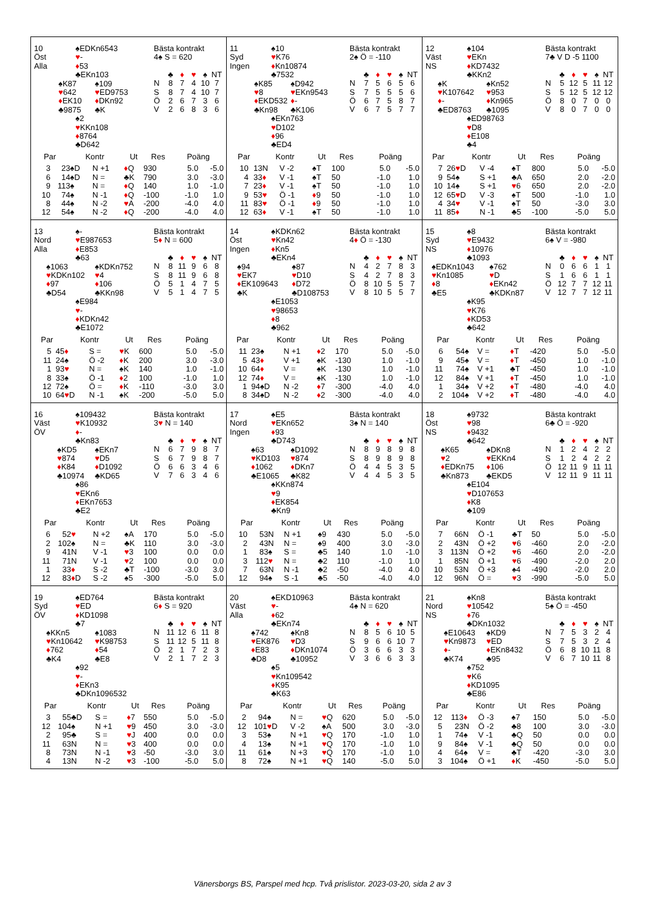10
Öst
Alla
♠EDKn6543
♥-
♦53
♣EKn103
♠K87
♥642
♦EK10
♣9875
♠109
♥ED9753
♦DKn92
♣K
♠2
♥KKn108
♦8764
♣D642
Bästa kontrakt
4♠ S = 620
| | ♣ | ♦ | ♥ | ♠ | NT |
| N | 8 | 7 | 4 | 10 | 7 |
| S | 8 | 7 | 4 | 10 | 7 |
| Ö | 2 | 6 | 7 | 3 | 6 |
| V | 2 | 6 | 8 | 3 | 6 |
| Par | | Kontr | | Ut | Res | Poäng | |
| --- | --- | --- | --- | --- | --- | --- | --- |
| 3 | 2 | 3♠D | N +1 | ♦ Q | 930 | 5.0 | -5.0 |
| 6 | 1 | 4♠D | N = | ♣K | 790 | 3.0 | -3.0 |
| 9 | 11 | 3♠ | N = | ♦ Q | 140 | 1.0 | -1.0 |
| 10 | 7 | 4♠ | N -1 | ♦ Q | -100 | -1.0 | 1.0 |
| 8 | 4 | 4♠ | N -2 | ♥ A | -200 | -4.0 | 4.0 |
| 12 | 5 | 4♠ | N -2 | ♦ Q | -200 | -4.0 | 4.0 |
11
Syd
Ingen
♠10
♥K76
♦Kn10874
♣7532
♠K85
♥8
♦EKD532
♣Kn98
♠D942
♥EKn9543
♦-
♣K106
♠EKn763
♥D102
♦96
♣ED4
Bästa kontrakt
2♠ Ö = -110
| | ♣ | ♦ | ♥ | ♠ | NT |
| N | 7 | 5 | 6 | 5 | 6 |
| S | 7 | 5 | 5 | 5 | 6 |
| Ö | 6 | 7 | 5 | 8 | 7 |
| V | 6 | 7 | 5 | 7 | 7 |
| Par | | Kontr | | Ut | Res | Poäng | |
| --- | --- | --- | --- | --- | --- | --- | --- |
| 10 | 1 | 3N | V -2 | ♠T | 100 | 5.0 | -5.0 |
| 4 | 3 | 3 ♦ | V -1 | ♠T | 50 | -1.0 | 1.0 |
| 7 | 2 | 3 ♦ | V -1 | ♠T | 50 | -1.0 | 1.0 |
| 9 | 5 | 3 ♥ | Ö -1 | ♦ 9 | 50 | -1.0 | 1.0 |
| 11 | 8 | 3 ♥ | Ö -1 | ♦ 9 | 50 | -1.0 | 1.0 |
| 12 | 6 | 3 ♦ | V -1 | ♠T | 50 | -1.0 | 1.0 |
12
Väst
NS
♠104
♥EKn
♦KD7432
♣KKn2
♠K
♥K107642
♦-
♣ED8763
♠Kn52
♥953
♦Kn965
♣1095
♠ED98763
♥D8
♦E108
♣4
Bästa kontrakt
7♣ V D -5 1100
| | ♣ | ♦ | ♥ | ♠ | NT |
| N | 5 | 12 | 5 | 11 | 12 |
| S | 5 | 12 | 5 | 12 | 12 |
| Ö | 8 | 0 | 7 | 0 | 0 |
| V | 8 | 0 | 7 | 0 | 0 |
| Par | | Kontr | | Ut | Res | Poäng | |
| --- | --- | --- | --- | --- | --- | --- | --- |
| 7 | 2 | 6 ♥ D | V -4 | ♠T | 800 | 5.0 | -5.0 |
| 9 | 5 | 4♠ | S +1 | ♣A | 650 | 2.0 | -2.0 |
| 10 | 1 | 4♠ | S +1 | ♥ 6 | 650 | 2.0 | -2.0 |
| 12 | 6 | 5 ♥ D | V -3 | ♠T | 500 | -1.0 | 1.0 |
| 4 | 3 | 4 ♥ | V -1 | ♠T | 50 | -3.0 | 3.0 |
| 11 | 8 | 5 ♦ | N -1 | ♣5 | -100 | -5.0 | 5.0 |
13
Nord
Alla
♠-
♥E987653
♦E853
♣63
♠1063
♥KDKn102
♦97
♣D54
♠KDKn752
♥4
♦106
♣KKn98
♠E984
♥-
♦KDKn42
♣E1072
Bästa kontrakt
5♦ N = 600
| | ♣ | ♦ | ♥ | ♠ | NT |
| N | 8 | 11 | 9 | 6 | 8 |
| S | 8 | 11 | 9 | 6 | 8 |
| Ö | 5 | 1 | 4 | 7 | 5 |
| V | 5 | 1 | 4 | 7 | 5 |
| Par | | Kontr | | Ut | Res | Poäng | |
| --- | --- | --- | --- | --- | --- | --- | --- |
| 5 | 4 | 5 ♦ | S = | ♥ K | 600 | 5.0 | -5.0 |
| 11 | 2 | 4♠ | Ö -2 | ♦ K | 200 | 3.0 | -3.0 |
| 1 | 9 | 3 ♥ | N = | ♠K | 140 | 1.0 | -1.0 |
| 8 | 3 | 3♠ | Ö -1 | ♦ 2 | 100 | -1.0 | 1.0 |
| 12 | 7 | 2♠ | Ö = | ♦ K | -110 | -3.0 | 3.0 |
| 10 | 6 | 4 ♥ D | N -1 | ♠K | -200 | -5.0 | 5.0 |
14
Öst
Ingen
♠KDKn62
♥Kn42
♦Kn5
♣EKn4
♠94
♥EK7
♦EK109643
♣K
♠87
♥D10
♦D72
♣D108753
♠E1053
♥98653
♦8
♣962
Bästa kontrakt
4♦ Ö = -130
| | ♣ | ♦ | ♥ | ♠ | NT |
| N | 4 | 2 | 7 | 8 | 3 |
| S | 4 | 2 | 7 | 8 | 3 |
| Ö | 8 | 10 | 5 | 5 | 7 |
| V | 8 | 10 | 5 | 5 | 7 |
| Par | | Kontr | | Ut | Res | Poäng | |
| --- | --- | --- | --- | --- | --- | --- | --- |
| 11 | 2 | 3♠ | N +1 | ♦ 2 | 170 | 5.0 | -5.0 |
| 5 | 4 | 3 ♦ | V +1 | ♠K | -130 | 1.0 | -1.0 |
| 10 | 6 | 4 ♦ | V = | ♠K | -130 | 1.0 | -1.0 |
| 12 | 7 | 4 ♦ | V = | ♠K | -130 | 1.0 | -1.0 |
| 1 | 9 | 4♠D | N -2 | ♦ 7 | -300 | -4.0 | 4.0 |
| 8 | 3 | 4♠D | N -2 | ♦ 2 | -300 | -4.0 | 4.0 |
15
Syd
NS
♠8
♥E9432
♦10976
♣1093
♠EDKn1043
♥Kn1085
♦8
♣E5
♠762
♥D
♦EKn42
♣KDKn87
♠K95
♥K76
♦KD53
♣642
Bästa kontrakt
6♠ V = -980
| | ♣ | ♦ | ♥ | ♠ | NT |
| N | 0 | 6 | 6 | 1 | 1 |
| S | 1 | 6 | 6 | 1 | 1 |
| Ö | 12 | 7 | 7 | 12 | 11 |
| V | 12 | 7 | 7 | 12 | 11 |
| Par | | Kontr | | Ut | Res | Poäng | |
| --- | --- | --- | --- | --- | --- | --- | --- |
| 6 | 5 | 4♠ | V = | ♦ T | -420 | 5.0 | -5.0 |
| 9 | 4 | 5♠ | V = | ♦ T | -450 | 1.0 | -1.0 |
| 11 | 7 | 4♠ | V +1 | ♣T | -450 | 1.0 | -1.0 |
| 12 | 8 | 4♠ | V +1 | ♦ T | -450 | 1.0 | -1.0 |
| 1 | 3 | 4♠ | V +2 | ♦ T | -480 | -4.0 | 4.0 |
| 2 | 10 | 4♠ | V +2 | ♦ T | -480 | -4.0 | 4.0 |
16
Väst
ÖV
♠109432
♥K10932
♦-
♣Kn83
♠KD5
♥874
♦K84
♣10974
♠EKn7
♥D5
♦D1092
♣KD65
♠86
♥EKn6
♦EKn7653
♣E2
Bästa kontrakt
3♥ N = 140
| | ♣ | ♦ | ♥ | ♠ | NT |
| N | 6 | 7 | 9 | 8 | 7 |
| S | 6 | 7 | 9 | 8 | 7 |
| Ö | 6 | 6 | 3 | 4 | 6 |
| V | 7 | 6 | 3 | 4 | 6 |
| Par | | Kontr | | Ut | Res | Poäng | |
| --- | --- | --- | --- | --- | --- | --- | --- |
| 6 | 5 | 2 ♥ | N +2 | ♠A | 170 | 5.0 | -5.0 |
| 2 | 10 | 2♠ | N = | ♣K | 110 | 3.0 | -3.0 |
| 9 | 4 | 1N | V -1 | ♥ 3 | 100 | 0.0 | 0.0 |
| 11 | 7 | 1N | V -1 | ♥ 2 | 100 | 0.0 | 0.0 |
| 1 | 3 | 3 ♦ | S -2 | ♣T | -100 | -3.0 | 3.0 |
| 12 | 8 | 3 ♦ D | S -2 | ♠5 | -300 | -5.0 | 5.0 |
17
Nord
Ingen
♠E5
♥EKn652
♦93
♣D743
♠63
♥KD103
♦1062
♣E1065
♠D1092
♥874
♦DKn7
♣K82
♠KKn874
♥9
♦EK854
♣Kn9
Bästa kontrakt
3♠ N = 140
| | ♣ | ♦ | ♥ | ♠ | NT |
| N | 8 | 9 | 8 | 9 | 8 |
| S | 8 | 9 | 8 | 9 | 8 |
| Ö | 4 | 4 | 5 | 3 | 5 |
| V | 4 | 4 | 5 | 3 | 5 |
| Par | | Kontr | | Ut | Res | Poäng | |
| --- | --- | --- | --- | --- | --- | --- | --- |
| 10 | 5 | 3N | N +1 | ♠9 | 430 | 5.0 | -5.0 |
| 2 | 4 | 3N | N = | ♠9 | 400 | 3.0 | -3.0 |
| 1 | 8 | 3♠ | S = | ♣5 | 140 | 1.0 | -1.0 |
| 3 | 11 | 2 ♥ | N = | ♣2 | 110 | -1.0 | 1.0 |
| 7 | 6 | 3N | N -1 | ♣2 | -50 | -4.0 | 4.0 |
| 12 | 9 | 4♠ | S -1 | ♣5 | -50 | -4.0 | 4.0 |
18
Öst
NS
♠9732
♥98
♦9432
♣642
♠K65
♥2
♦EDKn75
♣Kn873
♠DKn8
♥EKKn4
♦106
♣EKD5
♠E104
♥D107653
♦K8
♣109
Bästa kontrakt
6♣ Ö = -920
| | ♣ | ♦ | ♥ | ♠ | NT |
| N | 1 | 2 | 4 | 2 | 2 |
| S | 1 | 2 | 4 | 2 | 2 |
| Ö | 12 | 11 | 9 | 11 | 11 |
| V | 12 | 11 | 9 | 11 | 11 |
| Par | | Kontr | | Ut | Res | Poäng | |
| --- | --- | --- | --- | --- | --- | --- | --- |
| 7 | 6 | 6N | Ö -1 | ♣T | 50 | 5.0 | -5.0 |
| 2 | 4 | 3N | Ö +2 | ♥ 6 | -460 | 2.0 | -2.0 |
| 3 | 11 | 3N | Ö +2 | ♥ 6 | -460 | 2.0 | -2.0 |
| 1 | 8 | 5N | Ö +1 | ♥ 6 | -490 | -2.0 | 2.0 |
| 10 | 5 | 3N | Ö +3 | ♠4 | -490 | -2.0 | 2.0 |
| 12 | 9 | 6N | Ö = | ♥ 3 | -990 | -5.0 | 5.0 |
19
Syd
ÖV
♠ED764
♥ED
♦KD1098
♣7
♠KKn5
♥Kn10642
♦762
♣K4
♠1083
♥K98753
♦54
♣E8
♠92
♥-
♦EKn3
♣DKn1096532
Bästa kontrakt
6♦ S = 920
| | ♣ | ♦ | ♥ | ♠ | NT |
| N | 11 | 12 | 6 | 11 | 8 |
| S | 11 | 12 | 5 | 11 | 8 |
| Ö | 2 | 1 | 7 | 2 | 3 |
| V | 2 | 1 | 7 | 2 | 3 |
| Par | | Kontr | | Ut | Res | Poäng | |
| --- | --- | --- | --- | --- | --- | --- | --- |
| 3 | 5 | 5♣D | S = | ♦ 7 | 550 | 5.0 | -5.0 |
| 12 | 10 | 4♠ | N +1 | ♥ 9 | 450 | 3.0 | -3.0 |
| 2 | 9 | 5♣ | S = | ♥ J | 400 | 0.0 | 0.0 |
| 11 | 6 | 3N | N = | ♥ 3 | 400 | 0.0 | 0.0 |
| 8 | 7 | 3N | N -1 | ♥ 3 | -50 | -3.0 | 3.0 |
| 4 | 1 | 3N | N -2 | ♥ 3 | -100 | -5.0 | 5.0 |
20
Väst
Alla
♠EKD10963
♥-
♦62
♣EKn74
♠742
♥EK876
♦E83
♣D8
♠Kn8
♥D3
♦DKn1074
♣10952
♠5
♥Kn109542
♦K95
♣K63
Bästa kontrakt
4♠ N = 620
| | ♣ | ♦ | ♥ | ♠ | NT |
| N | 8 | 5 | 6 | 10 | 5 |
| S | 9 | 6 | 6 | 10 | 7 |
| Ö | 3 | 6 | 6 | 3 | 3 |
| V | 3 | 6 | 6 | 3 | 3 |
| Par | | Kontr | | Ut | Res | Poäng | |
| --- | --- | --- | --- | --- | --- | --- | --- |
| 2 | 9 | 4♠ | N = | ♥ Q | 620 | 5.0 | -5.0 |
| 12 | 10 | 1 ♥ D | V -2 | ♠A | 500 | 3.0 | -3.0 |
| 3 | 5 | 3♠ | N +1 | ♥ Q | 170 | -1.0 | 1.0 |
| 4 | 1 | 3♠ | N +1 | ♥ Q | 170 | -1.0 | 1.0 |
| 11 | 6 | 1♠ | N +3 | ♥ Q | 170 | -1.0 | 1.0 |
| 8 | 7 | 2♠ | N +1 | ♥ Q | 140 | -5.0 | 5.0 |
21
Nord
NS
♠Kn8
♥10542
♦76
♣DKn1032
♠E10643
♥Kn9873
♦-
♣K74
♠KD9
♥ED
♦EKn8432
♣95
♠752
♥K6
♦KD1095
♣E86
Bästa kontrakt
5♠ Ö = -450
| | ♣ | ♦ | ♥ | ♠ | NT |
| N | 7 | 5 | 3 | 2 | 4 |
| S | 7 | 5 | 3 | 2 | 4 |
| Ö | 6 | 8 | 10 | 11 | 8 |
| V | 6 | 7 | 10 | 11 | 8 |
| Par | | Kontr | | Ut | Res | Poäng | |
| --- | --- | --- | --- | --- | --- | --- | --- |
| 12 | 11 | 3 ♦ | Ö -3 | ♠7 | 150 | 5.0 | -5.0 |
| 5 | 2 | 3N | Ö -2 | ♣8 | 100 | 3.0 | -3.0 |
| 1 | 7 | 4♠ | V -1 | ♣Q | 50 | 0.0 | 0.0 |
| 9 | 8 | 4♠ | V -1 | ♣Q | 50 | 0.0 | 0.0 |
| 4 | 6 | 4♠ | V = | ♣T | -420 | -3.0 | 3.0 |
| 3 | 10 | 4♠ | Ö +1 | ♦ K | -450 | -5.0 | 5.0 |
Vänersborgs BS, Parspel med hcp. Två prislistor. 2023-03-20, sida 2 av 3